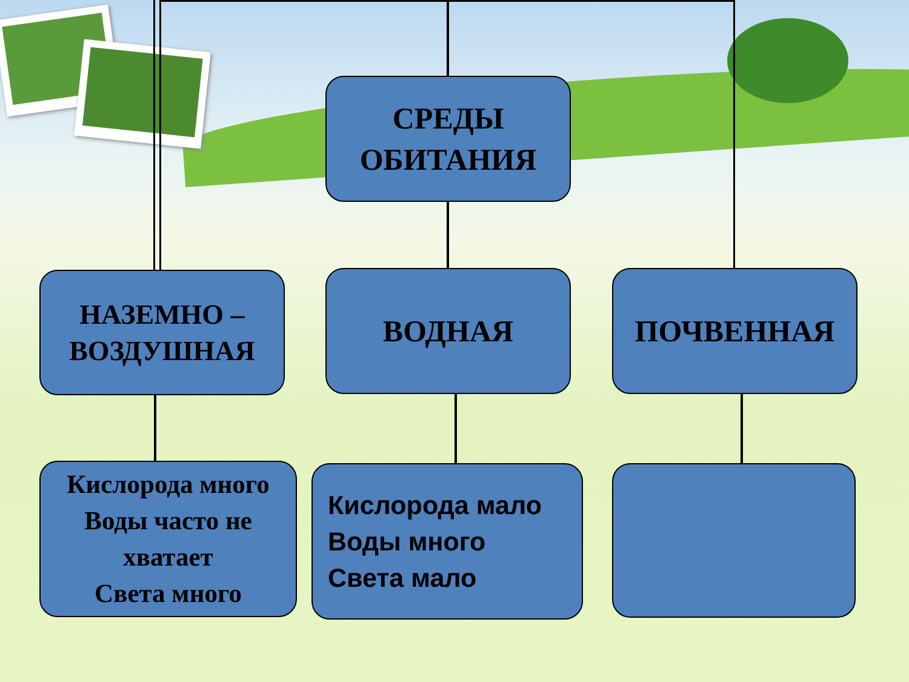СРЕДЫ
ОБИТАНИЯ
НАЗЕМНО –
ВОЗДУШНАЯ
ВОДНАЯ ПОЧВЕННАЯ
Кислорода много
Воды часто не
хватает
Света много
Кислорода мало
Воды много
Света мало